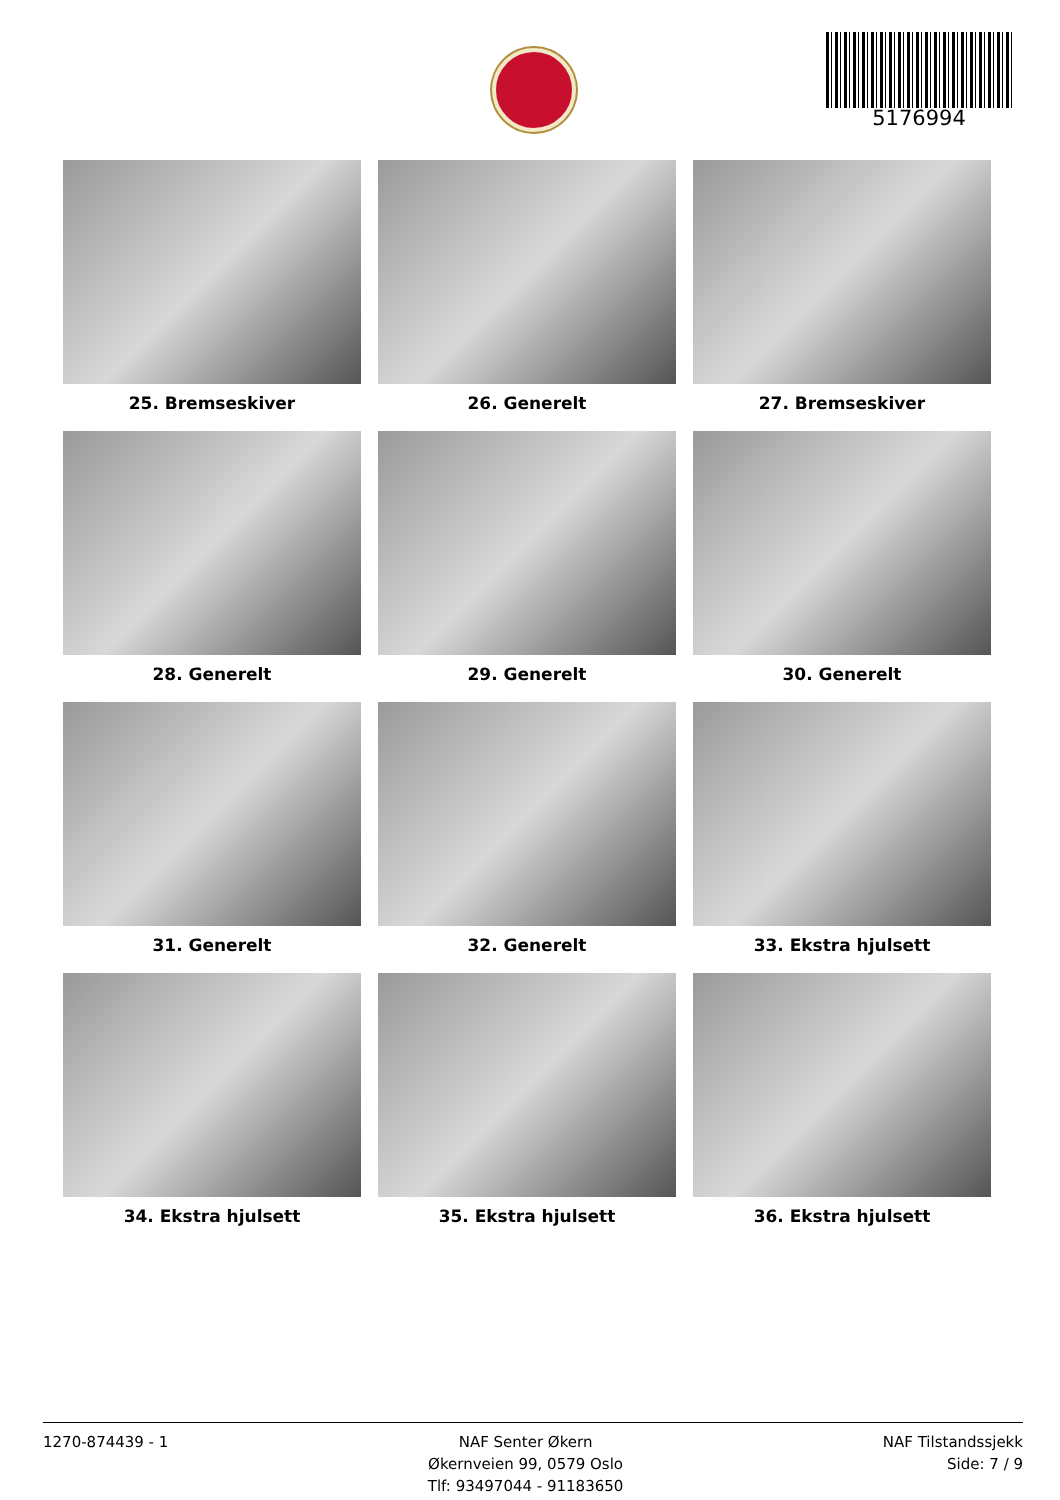5176994
25. Bremseskiver
26. Generelt
27. Bremseskiver
28. Generelt
29. Generelt
30. Generelt
31. Generelt
32. Generelt
33. Ekstra hjulsett
34. Ekstra hjulsett
35. Ekstra hjulsett
36. Ekstra hjulsett
1270-874439 - 1 NAF Senter Økern
Økernveien 99, 0579 Oslo
Tlf: 93497044 - 91183650
NAF Tilstandssjekk
Side: 7 / 9